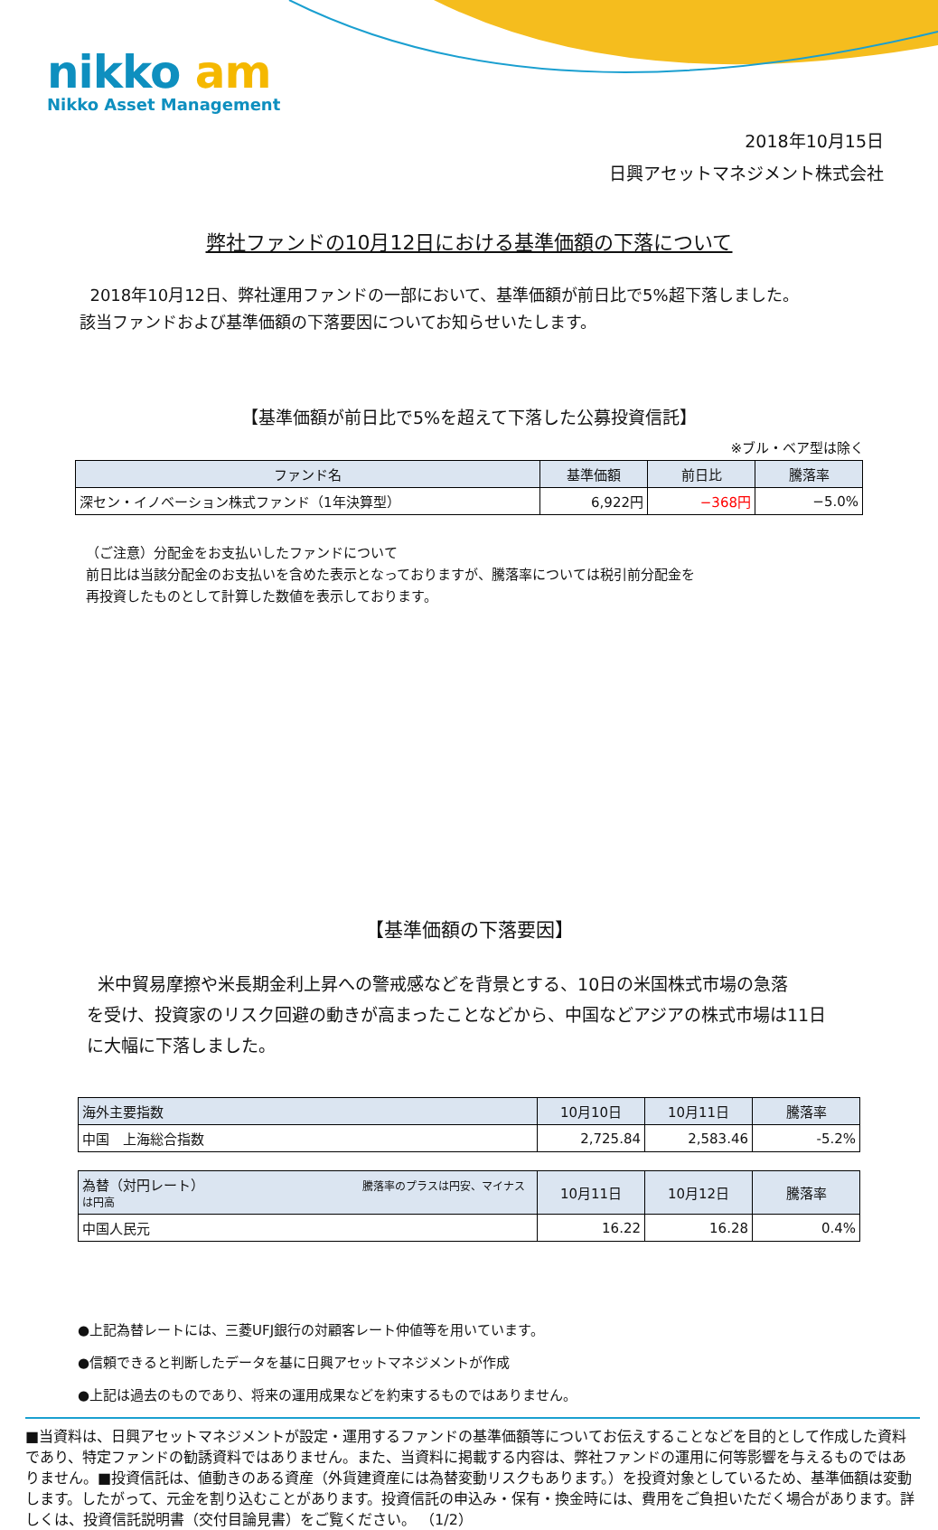nikko am
Nikko Asset Management
2018年10月15日
日興アセットマネジメント株式会社
弊社ファンドの10月12日における基準価額の下落について
2018年10月12日、弊社運用ファンドの一部において、基準価額が前日比で5%超下落しました。
該当ファンドおよび基準価額の下落要因についてお知らせいたします。
【基準価額が前日比で5%を超えて下落した公募投資信託】
※ブル・ベア型は除く
| ファンド名 | 基準価額 | 前日比 | 騰落率 |
| --- | --- | --- | --- |
| 深セン・イノベーション株式ファンド（1年決算型） | 6,922円 | −368円 | −5.0% |
（ご注意）分配金をお支払いしたファンドについて
前日比は当該分配金のお支払いを含めた表示となっておりますが、騰落率については税引前分配金を
再投資したものとして計算した数値を表示しております。
【基準価額の下落要因】
米中貿易摩擦や米長期金利上昇への警戒感などを背景とする、10日の米国株式市場の急落
を受け、投資家のリスク回避の動きが高まったことなどから、中国などアジアの株式市場は11日
に大幅に下落しました。
| 海外主要指数 | 10月10日 | 10月11日 | 騰落率 |
| --- | --- | --- | --- |
| 中国 上海総合指数 | 2,725.84 | 2,583.46 | -5.2% |
| 為替（対円レート） 騰落率のプラスは円安、マイナスは円高 | 10月11日 | 10月12日 | 騰落率 |
| --- | --- | --- | --- |
| 中国人民元 | 16.22 | 16.28 | 0.4% |
●上記為替レートには、三菱UFJ銀行の対顧客レート仲値等を用いています。
●信頼できると判断したデータを基に日興アセットマネジメントが作成
●上記は過去のものであり、将来の運用成果などを約束するものではありません。
■当資料は、日興アセットマネジメントが設定・運用するファンドの基準価額等についてお伝えすることなどを目的として作成した資料であり、特定ファンドの勧誘資料ではありません。また、当資料に掲載する内容は、弊社ファンドの運用に何等影響を与えるものではありません。■投資信託は、値動きのある資産（外貨建資産には為替変動リスクもあります。）を投資対象としているため、基準価額は変動します。したがって、元金を割り込むことがあります。投資信託の申込み・保有・換金時には、費用をご負担いただく場合があります。詳しくは、投資信託説明書（交付目論見書）をご覧ください。 （1/2）